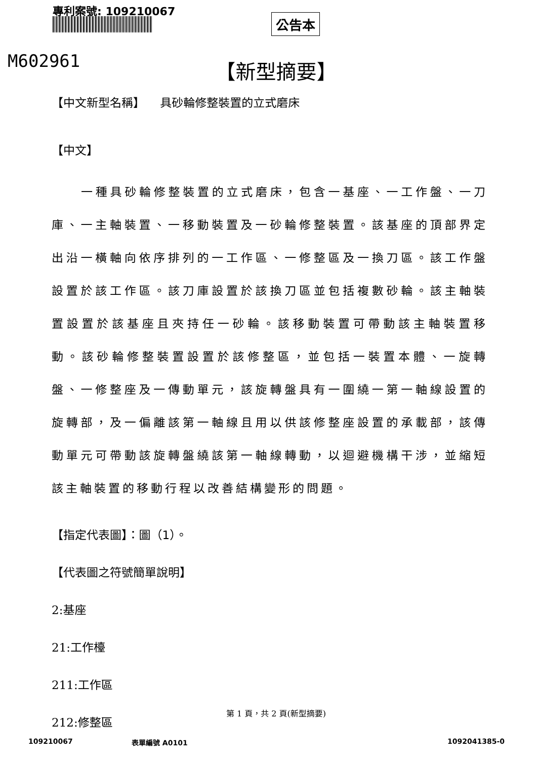專利案號: 109210067
公告本
M602961
【新型摘要】
【中文新型名稱】 　具砂輪修整裝置的立式磨床
【中文】
一種具砂輪修整裝置的立式磨床，包含一基座、一工作盤、一刀庫、一主軸裝置、一移動裝置及一砂輪修整裝置。該基座的頂部界定出沿一橫軸向依序排列的一工作區、一修整區及一換刀區。該工作盤設置於該工作區。該刀庫設置於該換刀區並包括複數砂輪。該主軸裝置設置於該基座且夾持任一砂輪。該移動裝置可帶動該主軸裝置移動。該砂輪修整裝置設置於該修整區，並包括一裝置本體、一旋轉盤、一修整座及一傳動單元，該旋轉盤具有一圍繞一第一軸線設置的旋轉部，及一偏離該第一軸線且用以供該修整座設置的承載部，該傳動單元可帶動該旋轉盤繞該第一軸線轉動，以迴避機構干涉，並縮短該主軸裝置的移動行程以改善結構變形的問題。
【指定代表圖】：圖（1）。
【代表圖之符號簡單說明】
2:基座
21:工作檯
211:工作區
212:修整區
第 1 頁，共 2 頁(新型摘要)
109210067 表單編號 A0101 1092041385-0